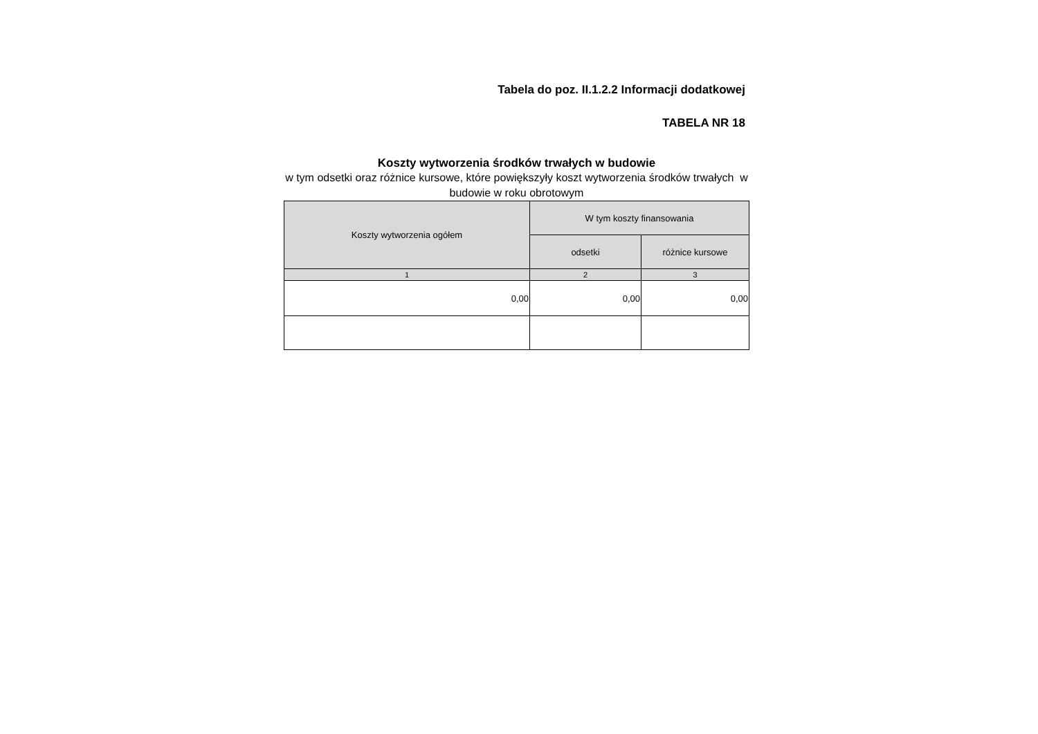Tabela do poz. II.1.2.2 Informacji dodatkowej
TABELA NR 18
Koszty wytworzenia środków trwałych w budowie
w tym odsetki oraz różnice kursowe, które powiększyły koszt wytworzenia środków trwałych w budowie w roku obrotowym
| Koszty wytworzenia ogółem | W tym koszty finansowania | |
| --- | --- | --- |
| | odsetki | różnice kursowe |
| 1 | 2 | 3 |
| 0,00 | 0,00 | 0,00 |